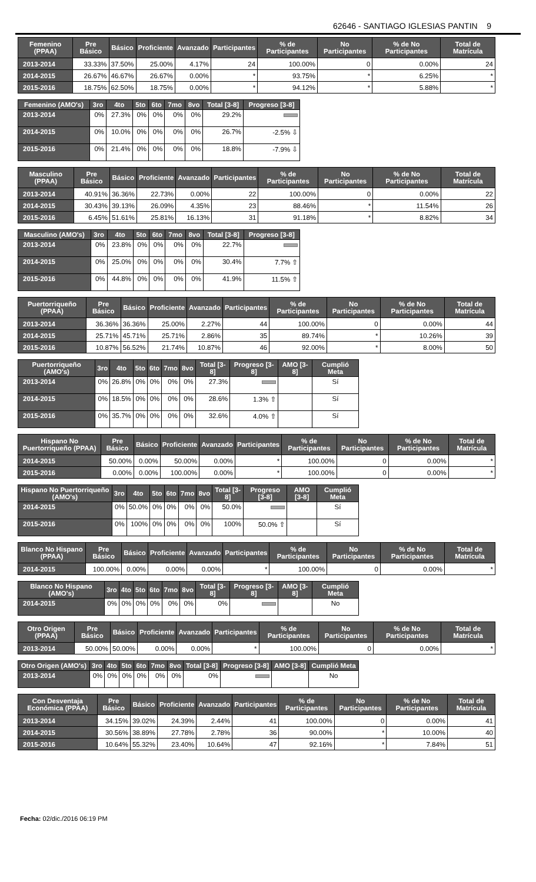62646 - SANTIAGO IGLESIAS PANTIN 9
| Femenino (PPAA) | Pre Básico | Básico | Proficiente | Avanzado | Participantes | % de Participantes | No Participantes | % de No Participantes | Total de Matrícula |
| --- | --- | --- | --- | --- | --- | --- | --- | --- | --- |
| 2013-2014 | 33.33% | 37.50% | 25.00% | 4.17% | 24 | 100.00% | 0 | 0.00% | 24 |
| 2014-2015 | 26.67% | 46.67% | 26.67% | 0.00% | * | 93.75% | * | 6.25% | * |
| 2015-2016 | 18.75% | 62.50% | 18.75% | 0.00% | * | 94.12% | * | 5.88% | * |
| Femenino (AMO's) | 3ro | 4to | 5to | 6to | 7mo | 8vo | Total [3-8] | Progreso [3-8] |
| --- | --- | --- | --- | --- | --- | --- | --- | --- |
| 2013-2014 | 0% | 27.3% | 0% | 0% | 0% | 0% | 29.2% | |
| 2014-2015 | 0% | 10.0% | 0% | 0% | 0% | 0% | 26.7% | -2.5% ⇩ |
| 2015-2016 | 0% | 21.4% | 0% | 0% | 0% | 0% | 18.8% | -7.9% ⇩ |
| Masculino (PPAA) | Pre Básico | Básico | Proficiente | Avanzado | Participantes | % de Participantes | No Participantes | % de No Participantes | Total de Matrícula |
| --- | --- | --- | --- | --- | --- | --- | --- | --- | --- |
| 2013-2014 | 40.91% | 36.36% | 22.73% | 0.00% | 22 | 100.00% | 0 | 0.00% | 22 |
| 2014-2015 | 30.43% | 39.13% | 26.09% | 4.35% | 23 | 88.46% | * | 11.54% | 26 |
| 2015-2016 | 6.45% | 51.61% | 25.81% | 16.13% | 31 | 91.18% | * | 8.82% | 34 |
| Masculino (AMO's) | 3ro | 4to | 5to | 6to | 7mo | 8vo | Total [3-8] | Progreso [3-8] |
| --- | --- | --- | --- | --- | --- | --- | --- | --- |
| 2013-2014 | 0% | 23.8% | 0% | 0% | 0% | 0% | 22.7% | |
| 2014-2015 | 0% | 25.0% | 0% | 0% | 0% | 0% | 30.4% | 7.7% ⇧ |
| 2015-2016 | 0% | 44.8% | 0% | 0% | 0% | 0% | 41.9% | 11.5% ⇧ |
| Puertorriqueño (PPAA) | Pre Básico | Básico | Proficiente | Avanzado | Participantes | % de Participantes | No Participantes | % de No Participantes | Total de Matrícula |
| --- | --- | --- | --- | --- | --- | --- | --- | --- | --- |
| 2013-2014 | 36.36% | 36.36% | 25.00% | 2.27% | 44 | 100.00% | 0 | 0.00% | 44 |
| 2014-2015 | 25.71% | 45.71% | 25.71% | 2.86% | 35 | 89.74% | * | 10.26% | 39 |
| 2015-2016 | 10.87% | 56.52% | 21.74% | 10.87% | 46 | 92.00% | * | 8.00% | 50 |
| Puertorriqueño (AMO's) | 3ro | 4to | 5to | 6to | 7mo | 8vo | Total [3-8] | Progreso [3-8] | AMO [3-8] | Cumplió Meta |
| --- | --- | --- | --- | --- | --- | --- | --- | --- | --- | --- |
| 2013-2014 | 0% | 26.8% | 0% | 0% | 0% | 0% | 27.3% | | | Sí |
| 2014-2015 | 0% | 18.5% | 0% | 0% | 0% | 0% | 28.6% | 1.3% ⇧ | | Sí |
| 2015-2016 | 0% | 35.7% | 0% | 0% | 0% | 0% | 32.6% | 4.0% ⇧ | | Sí |
| Hispano No Puertorriqueño (PPAA) | Pre Básico | Básico | Proficiente | Avanzado | Participantes | % de Participantes | No Participantes | % de No Participantes | Total de Matrícula |
| --- | --- | --- | --- | --- | --- | --- | --- | --- | --- |
| 2014-2015 | 50.00% | 0.00% | 50.00% | 0.00% | * | 100.00% | 0 | 0.00% | * |
| 2015-2016 | 0.00% | 0.00% | 100.00% | 0.00% | * | 100.00% | 0 | 0.00% | * |
| Hispano No Puertorriqueño (AMO's) | 3ro | 4to | 5to | 6to | 7mo | 8vo | Total [3-8] | Progreso [3-8] | AMO [3-8] | Cumplió Meta |
| --- | --- | --- | --- | --- | --- | --- | --- | --- | --- | --- |
| 2014-2015 | 0% | 50.0% | 0% | 0% | 0% | 0% | 50.0% | | | Sí |
| 2015-2016 | 0% | 100% | 0% | 0% | 0% | 0% | 100% | 50.0% ⇧ | | Sí |
| Blanco No Hispano (PPAA) | Pre Básico | Básico | Proficiente | Avanzado | Participantes | % de Participantes | No Participantes | % de No Participantes | Total de Matrícula |
| --- | --- | --- | --- | --- | --- | --- | --- | --- | --- |
| 2014-2015 | 100.00% | 0.00% | 0.00% | 0.00% | * | 100.00% | 0 | 0.00% | * |
| Blanco No Hispano (AMO's) | 3ro | 4to | 5to | 6to | 7mo | 8vo | Total [3-8] | Progreso [3-8] | AMO [3-8] | Cumplió Meta |
| --- | --- | --- | --- | --- | --- | --- | --- | --- | --- | --- |
| 2014-2015 | 0% | 0% | 0% | 0% | 0% | 0% | 0% | | | No |
| Otro Origen (PPAA) | Pre Básico | Básico | Proficiente | Avanzado | Participantes | % de Participantes | No Participantes | % de No Participantes | Total de Matrícula |
| --- | --- | --- | --- | --- | --- | --- | --- | --- | --- |
| 2013-2014 | 50.00% | 50.00% | 0.00% | 0.00% | * | 100.00% | 0 | 0.00% | * |
| Otro Origen (AMO's) | 3ro | 4to | 5to | 6to | 7mo | 8vo | Total [3-8] | Progreso [3-8] | AMO [3-8] | Cumplió Meta |
| --- | --- | --- | --- | --- | --- | --- | --- | --- | --- | --- |
| 2013-2014 | 0% | 0% | 0% | 0% | 0% | 0% | 0% | | | No |
| Con Desventaja Económica (PPAA) | Pre Básico | Básico | Proficiente | Avanzado | Participantes | % de Participantes | No Participantes | % de No Participantes | Total de Matrícula |
| --- | --- | --- | --- | --- | --- | --- | --- | --- | --- |
| 2013-2014 | 34.15% | 39.02% | 24.39% | 2.44% | 41 | 100.00% | 0 | 0.00% | 41 |
| 2014-2015 | 30.56% | 38.89% | 27.78% | 2.78% | 36 | 90.00% | * | 10.00% | 40 |
| 2015-2016 | 10.64% | 55.32% | 23.40% | 10.64% | 47 | 92.16% | * | 7.84% | 51 |
Fecha: 02/dic./2016 06:19 PM